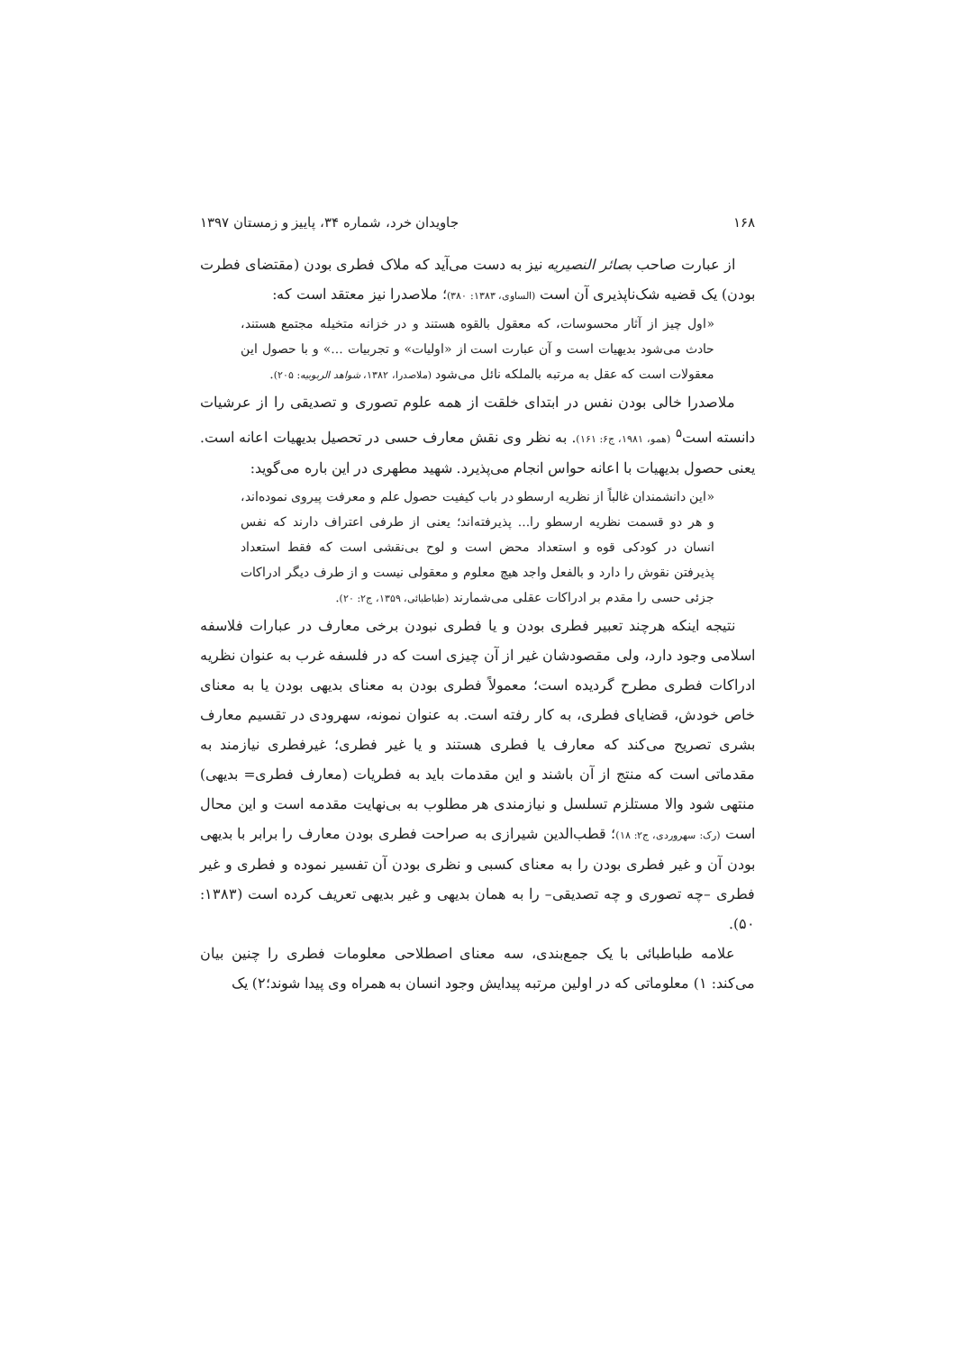۱۶۸ جاویدان خرد، شماره ۳۴، پاییز و زمستان ۱۳۹۷
از عبارت صاحب بصائر النصیریه نیز به دست می‌آید که ملاک فطری بودن (مقتضای فطرت بودن) یک قضیه شک‌ناپذیری آن است (الساوی، ۱۳۸۳: ۳۸۰)؛ ملاصدرا نیز معتقد است که:
«اول چیز از آثار محسوسات، که معقول بالقوه هستند و در خزانه متخیله مجتمع هستند، حادث می‌شود بدیهیات است و آن عبارت است از «اولیات» و تجربیات ...» و با حصول این معقولات است که عقل به مرتبه بالملکه نائل می‌شود (ملاصدرا، ۱۳۸۲، شواهد الربوبیه: ۲۰۵).
ملاصدرا خالی بودن نفس در ابتدای خلقت از همه علوم تصوری و تصدیقی را از عرشیات دانسته است<sup>۵</sup> (همو، ۱۹۸۱، ج۶: ۱۶۱). به نظر وی نقش معارف حسی در تحصیل بدیهیات اعانه است. یعنی حصول بدیهیات با اعانه حواس انجام می‌پذیرد. شهید مطهری در این باره می‌گوید:
«این دانشمندان غالباً از نظریه ارسطو در باب کیفیت حصول علم و معرفت پیروی نموده‌اند، و هر دو قسمت نظریه ارسطو را... پذیرفته‌اند؛ یعنی از طرفی اعتراف دارند که نفس انسان در کودکی قوه و استعداد محض است و لوح بی‌نقشی است که فقط استعداد پذیرفتن نقوش را دارد و بالفعل واجد هیچ معلوم و معقولی نیست و از طرف دیگر ادراکات جزئی حسی را مقدم بر ادراکات عقلی می‌شمارند (طباطبائی، ۱۳۵۹، ج۲: ۲۰).
نتیجه اینکه هرچند تعبیر فطری بودن و یا فطری نبودن برخی معارف در عبارات فلاسفه اسلامی وجود دارد، ولی مقصودشان غیر از آن چیزی است که در فلسفه غرب به عنوان نظریه ادراکات فطری مطرح گردیده است؛ معمولاً فطری بودن به معنای بدیهی بودن یا به معنای خاص خودش، قضایای فطری، به کار رفته است. به عنوان نمونه، سهرودی در تقسیم معارف بشری تصریح می‌کند که معارف یا فطری هستند و یا غیر فطری؛ غیرفطری نیازمند به مقدماتی است که منتج از آن باشند و این مقدمات باید به فطریات (معارف فطری= بدیهی) منتهی شود والا مستلزم تسلسل و نیازمندی هر مطلوب به بی‌نهایت مقدمه است و این محال است (رک: سهروردی، ج۲: ۱۸)؛ قطب‌الدین شیرازی به صراحت فطری بودن معارف را برابر با بدیهی بودن آن و غیر فطری بودن را به معنای کسبی و نظری بودن آن تفسیر نموده و فطری و غیر فطری –چه تصوری و چه تصدیقی– را به همان بدیهی و غیر بدیهی تعریف کرده است (۱۳۸۳: ۵۰).
علامه طباطبائی با یک جمع‌بندی، سه معنای اصطلاحی معلومات فطری را چنین بیان می‌کند: ۱) معلوماتی که در اولین مرتبه پیدایش وجود انسان به همراه وی پیدا شوند؛۲) یک